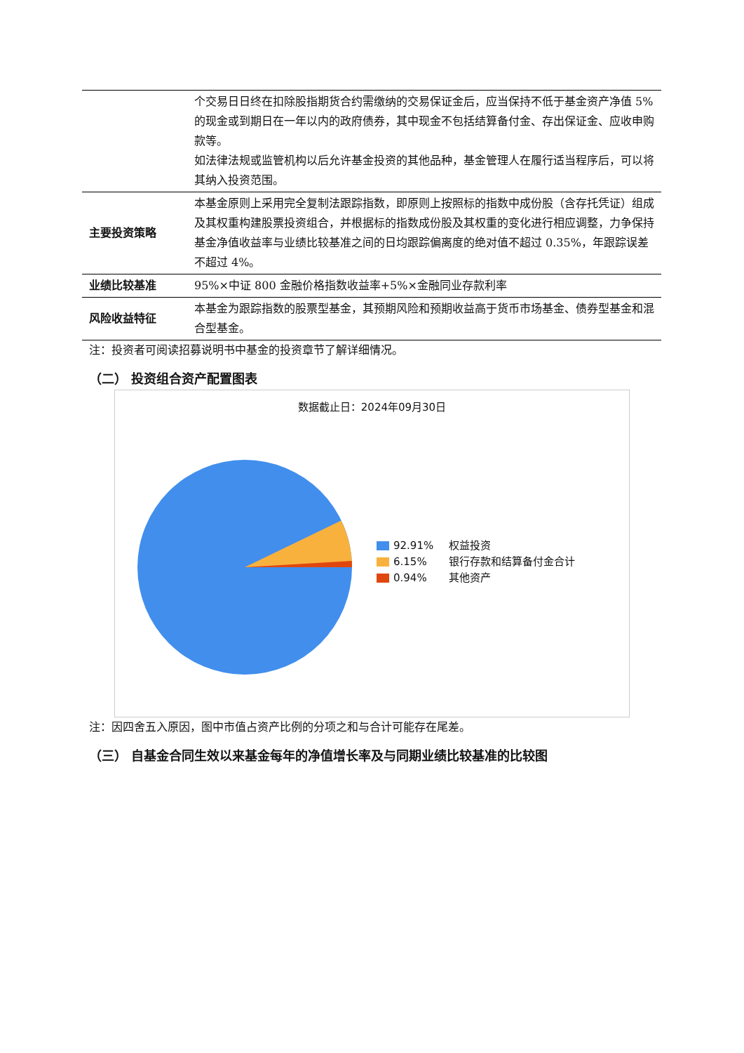| | 个交易日日终在扣除股指期货合约需缴纳的交易保证金后，应当保持不低于基金资产净值 5%的现金或到期日在一年以内的政府债券，其中现金不包括结算备付金、存出保证金、应收申购款等。 如法律法规或监管机构以后允许基金投资的其他品种，基金管理人在履行适当程序后，可以将其纳入投资范围。 |
| 主要投资策略 | 本基金原则上采用完全复制法跟踪指数，即原则上按照标的指数中成份股（含存托凭证）组成及其权重构建股票投资组合，并根据标的指数成份股及其权重的变化进行相应调整，力争保持基金净值收益率与业绩比较基准之间的日均跟踪偏离度的绝对值不超过 0.35%，年跟踪误差不超过 4%。 |
| 业绩比较基准 | 95%×中证 800 金融价格指数收益率+5%×金融同业存款利率 |
| 风险收益特征 | 本基金为跟踪指数的股票型基金，其预期风险和预期收益高于货币市场基金、债券型基金和混合型基金。 |
注：投资者可阅读招募说明书中基金的投资章节了解详细情况。
（二） 投资组合资产配置图表
数据截止日：2024年09月30日
92.91% 权益投资
6.15% 银行存款和结算备付金合计
0.94% 其他资产
注：因四舍五入原因，图中市值占资产比例的分项之和与合计可能存在尾差。
（三） 自基金合同生效以来基金每年的净值增长率及与同期业绩比较基准的比较图